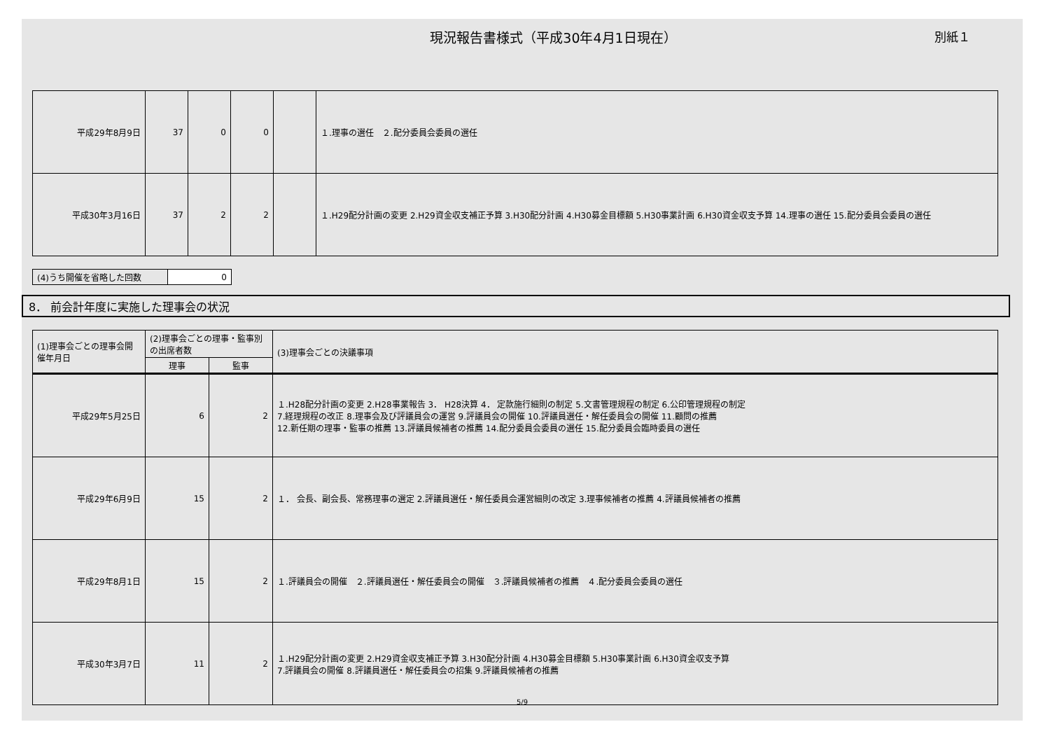現況報告書様式（平成30年4月1日現在）
別紙１
| 平成29年8月9日 | 37 | 0 | 0 | | １.理事の選任 ２.配分委員会委員の選任 |
| 平成30年3月16日 | 37 | 2 | 2 | | １.H29配分計画の変更 2.H29資金収支補正予算 3.H30配分計画 4.H30募金目標額 5.H30事業計画 6.H30資金収支予算 14.理事の選任 15.配分委員会委員の選任 |
| (4)うち開催を省略した回数 | 0 |
8． 前会計年度に実施した理事会の状況
| (1)理事会ごとの理事会開催年月日 | (2)理事会ごとの理事・監事別の出席者数 | | (3)理事会ごとの決議事項 |
| --- | --- | --- | --- |
| | 理事 | 監事 | |
| 平成29年5月25日 | 6 | 2 | １.H28配分計画の変更 2.H28事業報告 3． H28決算 4． 定款施行細則の制定 5.文書管理規程の制定 6.公印管理規程の制定 7.経理規程の改正 8.理事会及び評議員会の運営 9.評議員会の開催 10.評議員選任・解任委員会の開催 11.顧問の推薦 12.新任期の理事・監事の推薦 13.評議員候補者の推薦 14.配分委員会委員の選任 15.配分委員会臨時委員の選任 |
| 平成29年6月9日 | 15 | 2 | １． 会長、副会長、常務理事の選定 2.評議員選任・解任委員会運営細則の改定 3.理事候補者の推薦 4.評議員候補者の推薦 |
| 平成29年8月1日 | 15 | 2 | １.評議員会の開催 ２.評議員選任・解任委員会の開催 ３.評議員候補者の推薦 ４.配分委員会委員の選任 |
| 平成30年3月7日 | 11 | 2 | １.H29配分計画の変更 2.H29資金収支補正予算 3.H30配分計画 4.H30募金目標額 5.H30事業計画 6.H30資金収支予算 7.評議員会の開催 8.評議員選任・解任委員会の招集 9.評議員候補者の推薦 |
5/9